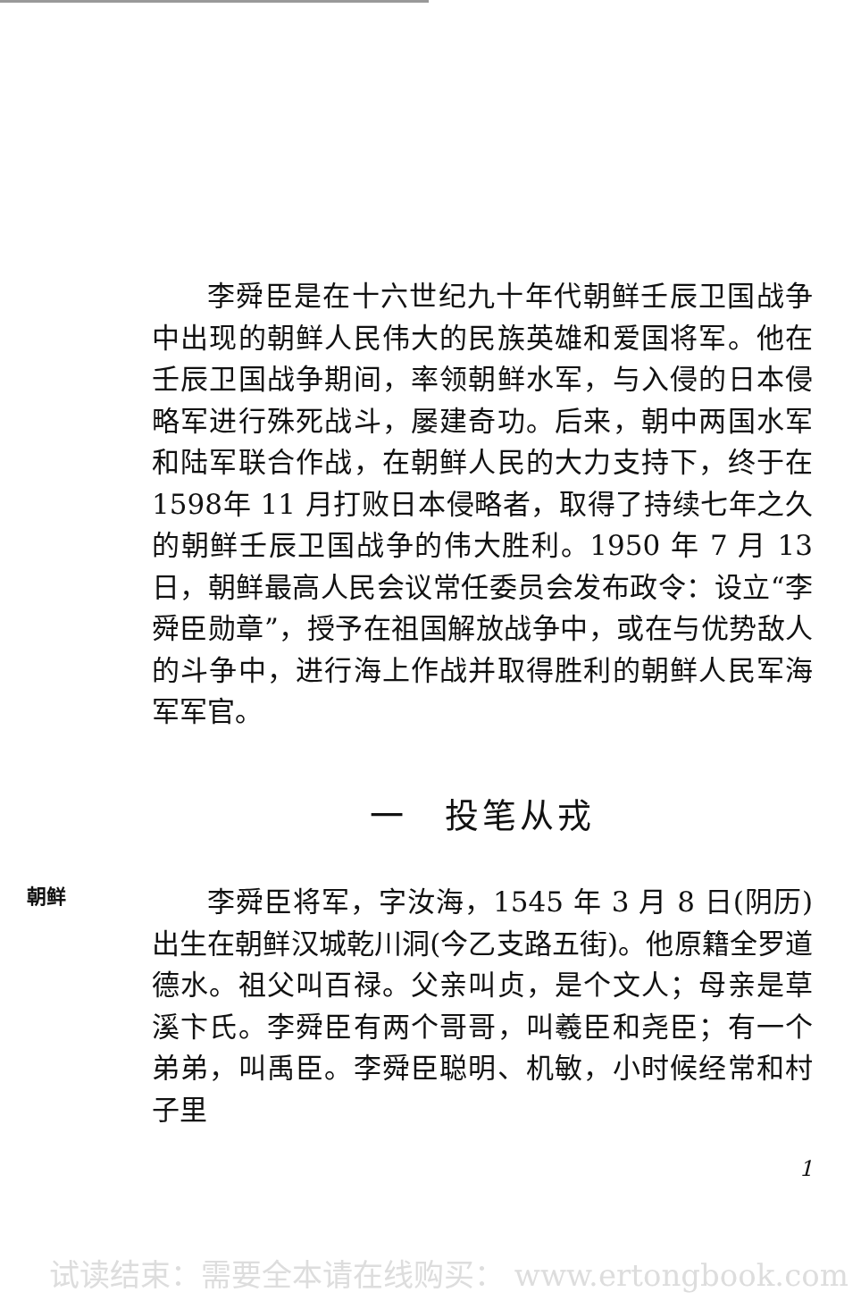朝鲜
李舜臣是在十六世纪九十年代朝鲜壬辰卫国战争中出现的朝鲜人民伟大的民族英雄和爱国将军。他在壬辰卫国战争期间，率领朝鲜水军，与入侵的日本侵略军进行殊死战斗，屡建奇功。后来，朝中两国水军和陆军联合作战，在朝鲜人民的大力支持下，终于在1598年 11 月打败日本侵略者，取得了持续七年之久的朝鲜壬辰卫国战争的伟大胜利。1950 年 7 月 13 日，朝鲜最高人民会议常任委员会发布政令：设立“李舜臣勋章”，授予在祖国解放战争中，或在与优势敌人的斗争中，进行海上作战并取得胜利的朝鲜人民军海军军官。
一　投笔从戎
李舜臣将军，字汝海，1545 年 3 月 8 日(阴历) 出生在朝鲜汉城乾川洞(今乙支路五街)。他原籍全罗道德水。祖父叫百禄。父亲叫贞，是个文人；母亲是草溪卞氏。李舜臣有两个哥哥，叫羲臣和尧臣；有一个弟弟，叫禹臣。李舜臣聪明、机敏，小时候经常和村子里
1
试读结束：需要全本请在线购买： www.ertongbook.com